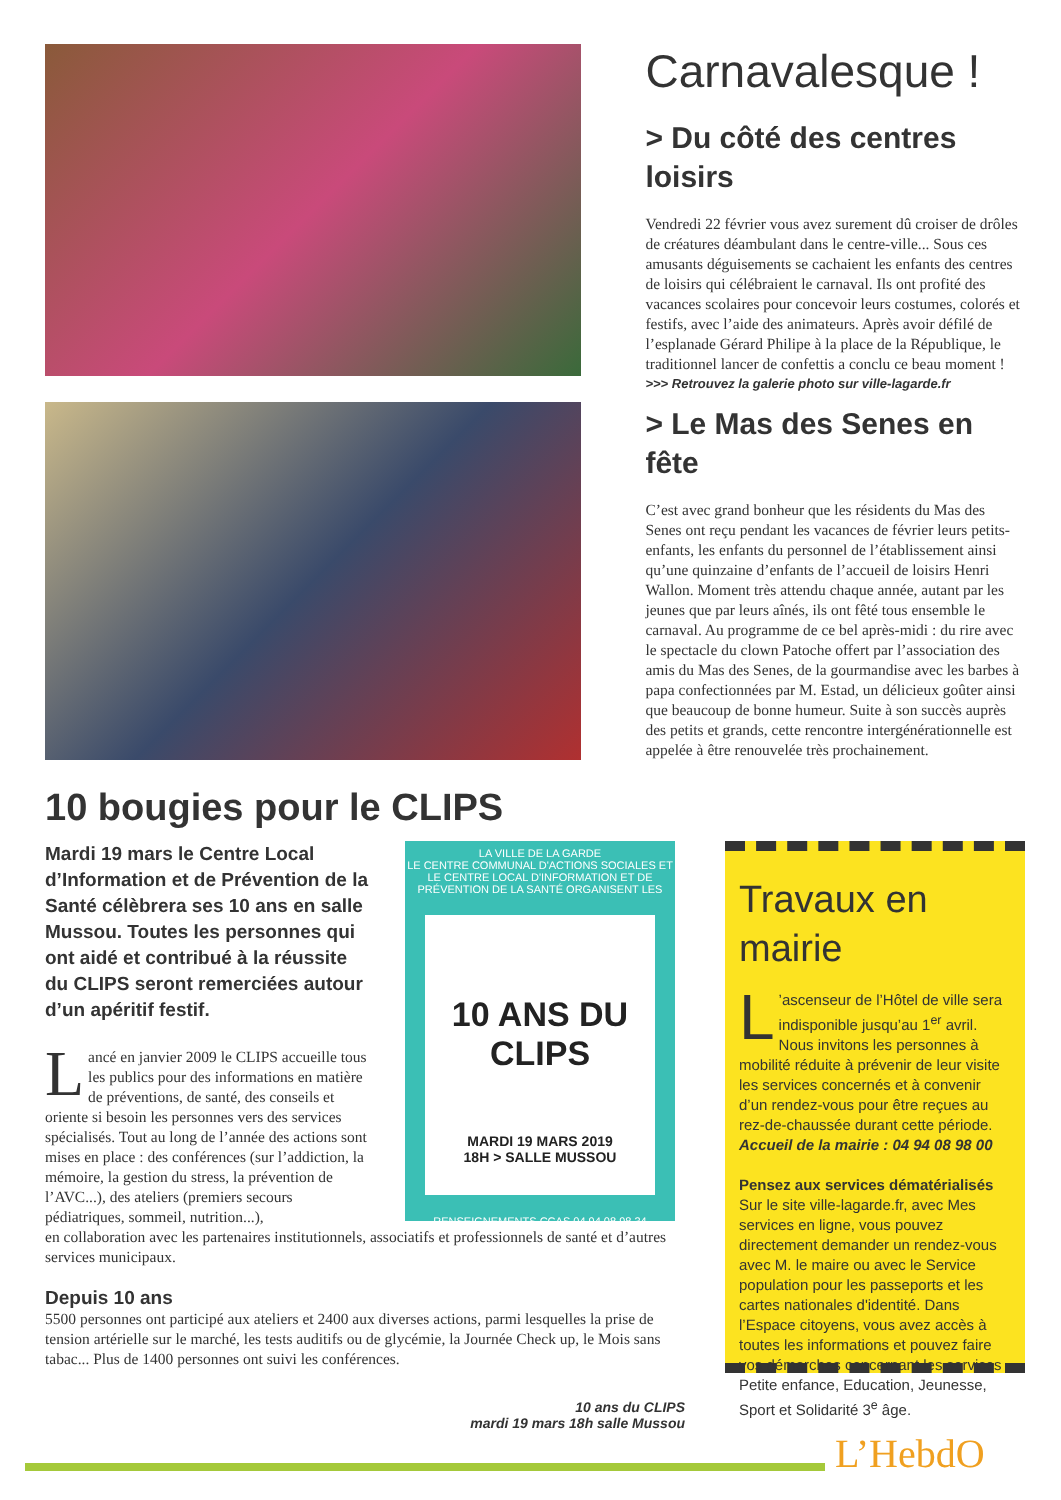Carnavalesque !
> Du côté des centres loisirs
Vendredi 22 février vous avez surement dû croiser de drôles de créatures déambulant dans le centre-ville... Sous ces amusants déguisements se cachaient les enfants des centres de loisirs qui célébraient le carnaval. Ils ont profité des vacances scolaires pour concevoir leurs costumes, colorés et festifs, avec l’aide des animateurs. Après avoir défilé de l’esplanade Gérard Philipe à la place de la République, le traditionnel lancer de confettis a conclu ce beau moment !
>>> Retrouvez la galerie photo sur ville-lagarde.fr
> Le Mas des Senes en fête
C’est avec grand bonheur que les résidents du Mas des Senes ont reçu pendant les vacances de février leurs petits-enfants, les enfants du personnel de l’établissement ainsi qu’une quinzaine d’enfants de l’accueil de loisirs Henri Wallon. Moment très attendu chaque année, autant par les jeunes que par leurs aînés, ils ont fêté tous ensemble le carnaval. Au programme de ce bel après-midi : du rire avec le spectacle du clown Patoche offert par l’association des amis du Mas des Senes, de la gourmandise avec les barbes à papa confectionnées par M. Estad, un délicieux goûter ainsi que beaucoup de bonne humeur. Suite à son succès auprès des petits et grands, cette rencontre intergénérationnelle est appelée à être renouvelée très prochainement.
10 bougies pour le CLIPS
Mardi 19 mars le Centre Local d’Information et de Prévention de la Santé célèbrera ses 10 ans en salle Mussou. Toutes les personnes qui ont aidé et contribué à la réussite du CLIPS seront remerciées autour d’un apéritif festif.
Lancé en janvier 2009 le CLIPS accueille tous les publics pour des informations en matière de préventions, de santé, des conseils et oriente si besoin les personnes vers des services spécialisés. Tout au long de l’année des actions sont mises en place : des conférences (sur l’addiction, la mémoire, la gestion du stress, la prévention de l’AVC...), des ateliers (premiers secours pédiatriques, sommeil, nutrition...),
LA VILLE DE LA GARDE
LE CENTRE COMMUNAL D'ACTIONS SOCIALES ET LE CENTRE LOCAL D'INFORMATION ET DE PRÉVENTION DE LA SANTÉ ORGANISENT LES
10 ANS DU CLIPS
MARDI 19 MARS 2019
18H > SALLE MUSSOU
RENSEIGNEMENTS CCAS 04 94 08 98 34
en collaboration avec les partenaires institutionnels, associatifs et professionnels de santé et d’autres services municipaux.
Depuis 10 ans
5500 personnes ont participé aux ateliers et 2400 aux diverses actions, parmi lesquelles la prise de tension artérielle sur le marché, les tests auditifs ou de glycémie, la Journée Check up, le Mois sans tabac... Plus de 1400 personnes ont suivi les conférences.
10 ans du CLIPS
mardi 19 mars 18h salle Mussou
Travaux en mairie
L’ascenseur de l’Hôtel de ville sera indisponible jusqu’au 1<sup>er</sup> avril. Nous invitons les personnes à mobilité réduite à prévenir de leur visite les services concernés et à convenir d’un rendez-vous pour être reçues au rez-de-chaussée durant cette période.
Accueil de la mairie : 04 94 08 98 00
Pensez aux services dématérialisés
Sur le site ville-lagarde.fr, avec Mes services en ligne, vous pouvez directement demander un rendez-vous avec M. le maire ou avec le Service population pour les passeports et les cartes nationales d'identité. Dans l’Espace citoyens, vous avez accès à toutes les informations et pouvez faire vos démarches concernant les services Petite enfance, Education, Jeunesse, Sport et Solidarité 3<sup>e</sup> âge.
L’HebdO